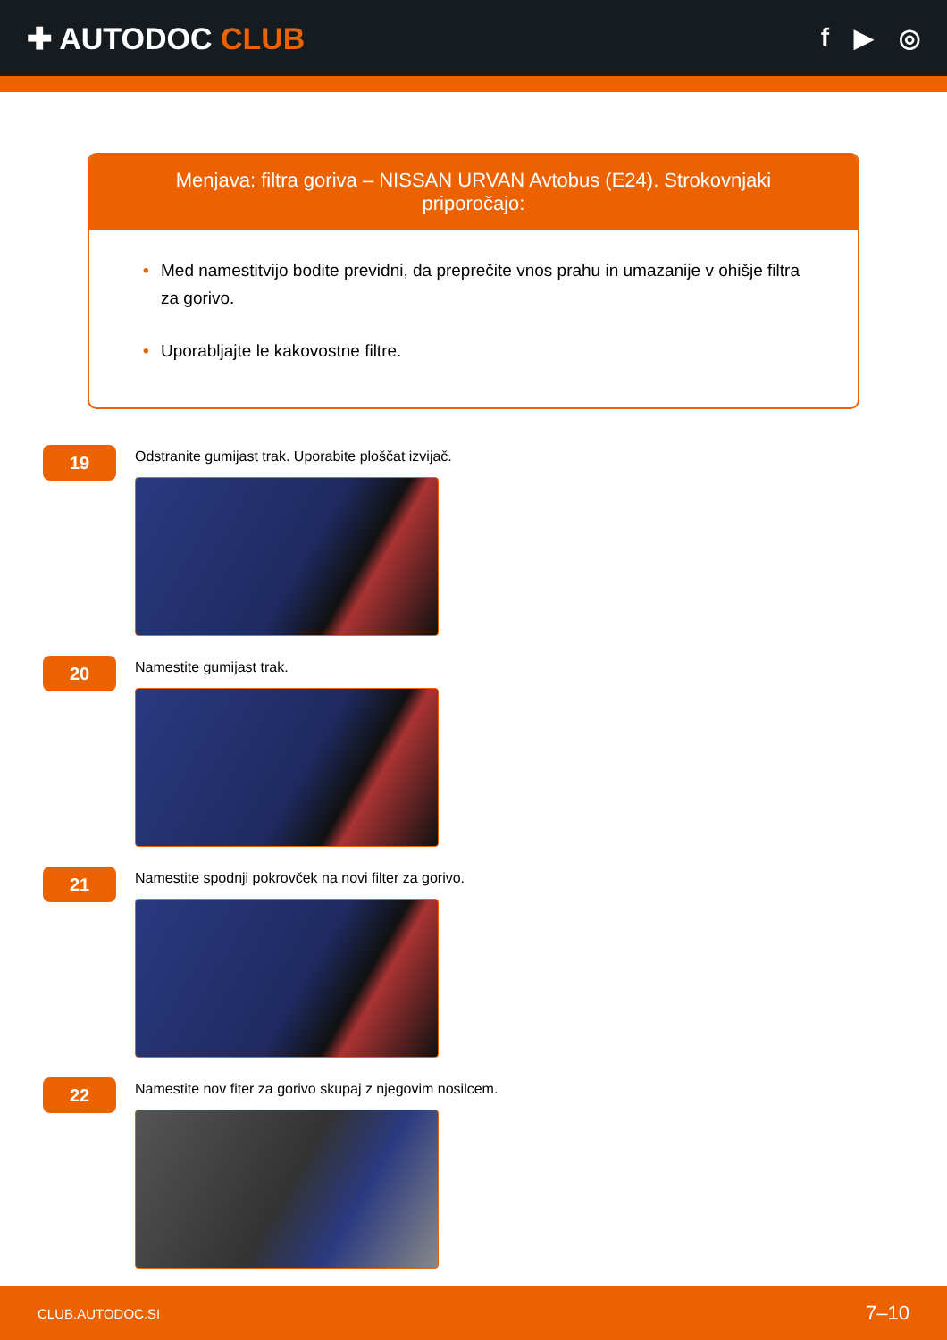✚ AUTODOC CLUB
f ▶ ◎
Menjava: filtra goriva – NISSAN URVAN Avtobus (E24). Strokovnjaki priporočajo:
• Med namestitvijo bodite previdni, da preprečite vnos prahu in umazanije v ohišje filtra za gorivo.
• Uporabljajte le kakovostne filtre.
19
Odstranite gumijast trak. Uporabite ploščat izvijač.
20
Namestite gumijast trak.
21
Namestite spodnji pokrovček na novi filter za gorivo.
22
Namestite nov fiter za gorivo skupaj z njegovim nosilcem.
CLUB.AUTODOC.SI 7–10